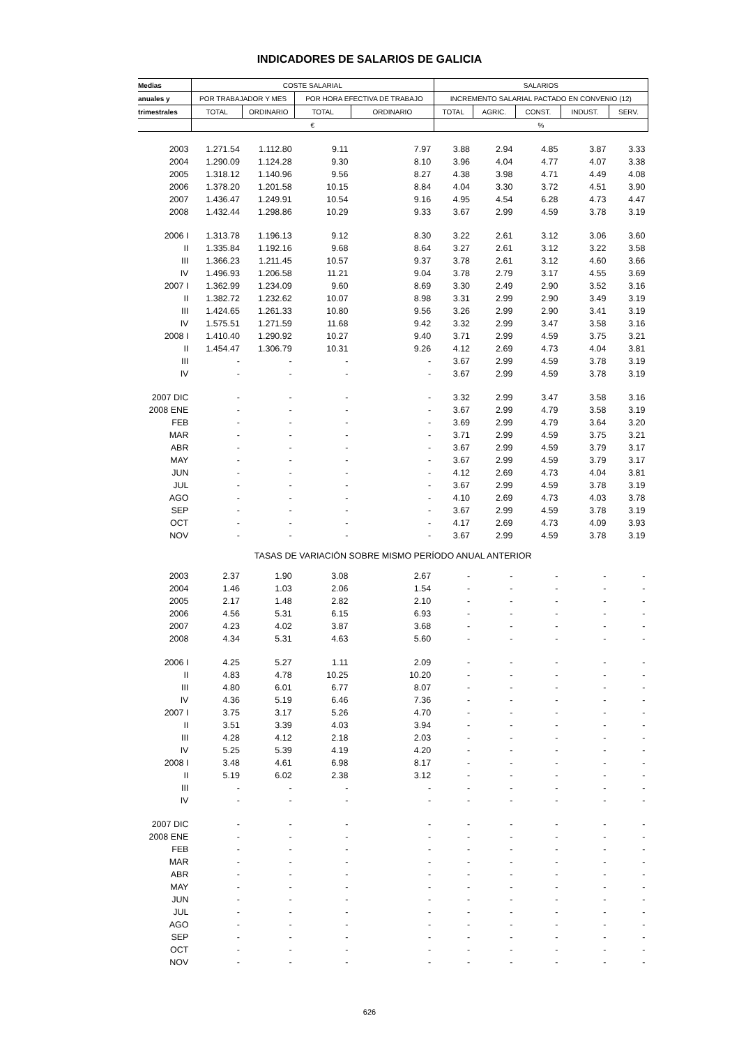INDICADORES DE SALARIOS DE GALICIA
| Medias | COSTE SALARIAL | | | | SALARIOS | | | | |
| --- | --- | --- | --- | --- | --- | --- | --- | --- | --- |
| anuales y | POR TRABAJADOR Y MES | | POR HORA EFECTIVA DE TRABAJO | | INCREMENTO SALARIAL PACTADO EN CONVENIO (12) | | | | |
| trimestrales | TOTAL | ORDINARIO | TOTAL | ORDINARIO | TOTAL | AGRIC. | CONST. | INDUST. | SERV. |
| | € | | | | % | | | | |
| 2003 | 1.271.54 | 1.112.80 | 9.11 | 7.97 | 3.88 | 2.94 | 4.85 | 3.87 | 3.33 |
| 2004 | 1.290.09 | 1.124.28 | 9.30 | 8.10 | 3.96 | 4.04 | 4.77 | 4.07 | 3.38 |
| 2005 | 1.318.12 | 1.140.96 | 9.56 | 8.27 | 4.38 | 3.98 | 4.71 | 4.49 | 4.08 |
| 2006 | 1.378.20 | 1.201.58 | 10.15 | 8.84 | 4.04 | 3.30 | 3.72 | 4.51 | 3.90 |
| 2007 | 1.436.47 | 1.249.91 | 10.54 | 9.16 | 4.95 | 4.54 | 6.28 | 4.73 | 4.47 |
| 2008 | 1.432.44 | 1.298.86 | 10.29 | 9.33 | 3.67 | 2.99 | 4.59 | 3.78 | 3.19 |
| 2006 I | 1.313.78 | 1.196.13 | 9.12 | 8.30 | 3.22 | 2.61 | 3.12 | 3.06 | 3.60 |
| II | 1.335.84 | 1.192.16 | 9.68 | 8.64 | 3.27 | 2.61 | 3.12 | 3.22 | 3.58 |
| III | 1.366.23 | 1.211.45 | 10.57 | 9.37 | 3.78 | 2.61 | 3.12 | 4.60 | 3.66 |
| IV | 1.496.93 | 1.206.58 | 11.21 | 9.04 | 3.78 | 2.79 | 3.17 | 4.55 | 3.69 |
| 2007 I | 1.362.99 | 1.234.09 | 9.60 | 8.69 | 3.30 | 2.49 | 2.90 | 3.52 | 3.16 |
| II | 1.382.72 | 1.232.62 | 10.07 | 8.98 | 3.31 | 2.99 | 2.90 | 3.49 | 3.19 |
| III | 1.424.65 | 1.261.33 | 10.80 | 9.56 | 3.26 | 2.99 | 2.90 | 3.41 | 3.19 |
| IV | 1.575.51 | 1.271.59 | 11.68 | 9.42 | 3.32 | 2.99 | 3.47 | 3.58 | 3.16 |
| 2008 I | 1.410.40 | 1.290.92 | 10.27 | 9.40 | 3.71 | 2.99 | 4.59 | 3.75 | 3.21 |
| II | 1.454.47 | 1.306.79 | 10.31 | 9.26 | 4.12 | 2.69 | 4.73 | 4.04 | 3.81 |
| III | - | - | - | - | 3.67 | 2.99 | 4.59 | 3.78 | 3.19 |
| IV | - | - | - | - | 3.67 | 2.99 | 4.59 | 3.78 | 3.19 |
| 2007 DIC | - | - | - | - | 3.32 | 2.99 | 3.47 | 3.58 | 3.16 |
| 2008 ENE | - | - | - | - | 3.67 | 2.99 | 4.79 | 3.58 | 3.19 |
| FEB | - | - | - | - | 3.69 | 2.99 | 4.79 | 3.64 | 3.20 |
| MAR | - | - | - | - | 3.71 | 2.99 | 4.59 | 3.75 | 3.21 |
| ABR | - | - | - | - | 3.67 | 2.99 | 4.59 | 3.79 | 3.17 |
| MAY | - | - | - | - | 3.67 | 2.99 | 4.59 | 3.79 | 3.17 |
| JUN | - | - | - | - | 4.12 | 2.69 | 4.73 | 4.04 | 3.81 |
| JUL | - | - | - | - | 3.67 | 2.99 | 4.59 | 3.78 | 3.19 |
| AGO | - | - | - | - | 4.10 | 2.69 | 4.73 | 4.03 | 3.78 |
| SEP | - | - | - | - | 3.67 | 2.99 | 4.59 | 3.78 | 3.19 |
| OCT | - | - | - | - | 4.17 | 2.69 | 4.73 | 4.09 | 3.93 |
| NOV | - | - | - | - | 3.67 | 2.99 | 4.59 | 3.78 | 3.19 |
| TASAS DE VARIACIÓN SOBRE MISMO PERÍODO ANUAL ANTERIOR | | | | | | | | | |
| 2003 | 2.37 | 1.90 | 3.08 | 2.67 | - | - | - | - | - |
| 2004 | 1.46 | 1.03 | 2.06 | 1.54 | - | - | - | - | - |
| 2005 | 2.17 | 1.48 | 2.82 | 2.10 | - | - | - | - | - |
| 2006 | 4.56 | 5.31 | 6.15 | 6.93 | - | - | - | - | - |
| 2007 | 4.23 | 4.02 | 3.87 | 3.68 | - | - | - | - | - |
| 2008 | 4.34 | 5.31 | 4.63 | 5.60 | - | - | - | - | - |
| 2006 I | 4.25 | 5.27 | 1.11 | 2.09 | - | - | - | - | - |
| II | 4.83 | 4.78 | 10.25 | 10.20 | - | - | - | - | - |
| III | 4.80 | 6.01 | 6.77 | 8.07 | - | - | - | - | - |
| IV | 4.36 | 5.19 | 6.46 | 7.36 | - | - | - | - | - |
| 2007 I | 3.75 | 3.17 | 5.26 | 4.70 | - | - | - | - | - |
| II | 3.51 | 3.39 | 4.03 | 3.94 | - | - | - | - | - |
| III | 4.28 | 4.12 | 2.18 | 2.03 | - | - | - | - | - |
| IV | 5.25 | 5.39 | 4.19 | 4.20 | - | - | - | - | - |
| 2008 I | 3.48 | 4.61 | 6.98 | 8.17 | - | - | - | - | - |
| II | 5.19 | 6.02 | 2.38 | 3.12 | - | - | - | - | - |
| III | - | - | - | - | - | - | - | - | - |
| IV | - | - | - | - | - | - | - | - | - |
| 2007 DIC | - | - | - | - | - | - | - | - | - |
| 2008 ENE | - | - | - | - | - | - | - | - | - |
| FEB | - | - | - | - | - | - | - | - | - |
| MAR | - | - | - | - | - | - | - | - | - |
| ABR | - | - | - | - | - | - | - | - | - |
| MAY | - | - | - | - | - | - | - | - | - |
| JUN | - | - | - | - | - | - | - | - | - |
| JUL | - | - | - | - | - | - | - | - | - |
| AGO | - | - | - | - | - | - | - | - | - |
| SEP | - | - | - | - | - | - | - | - | - |
| OCT | - | - | - | - | - | - | - | - | - |
| NOV | - | - | - | - | - | - | - | - | - |
626